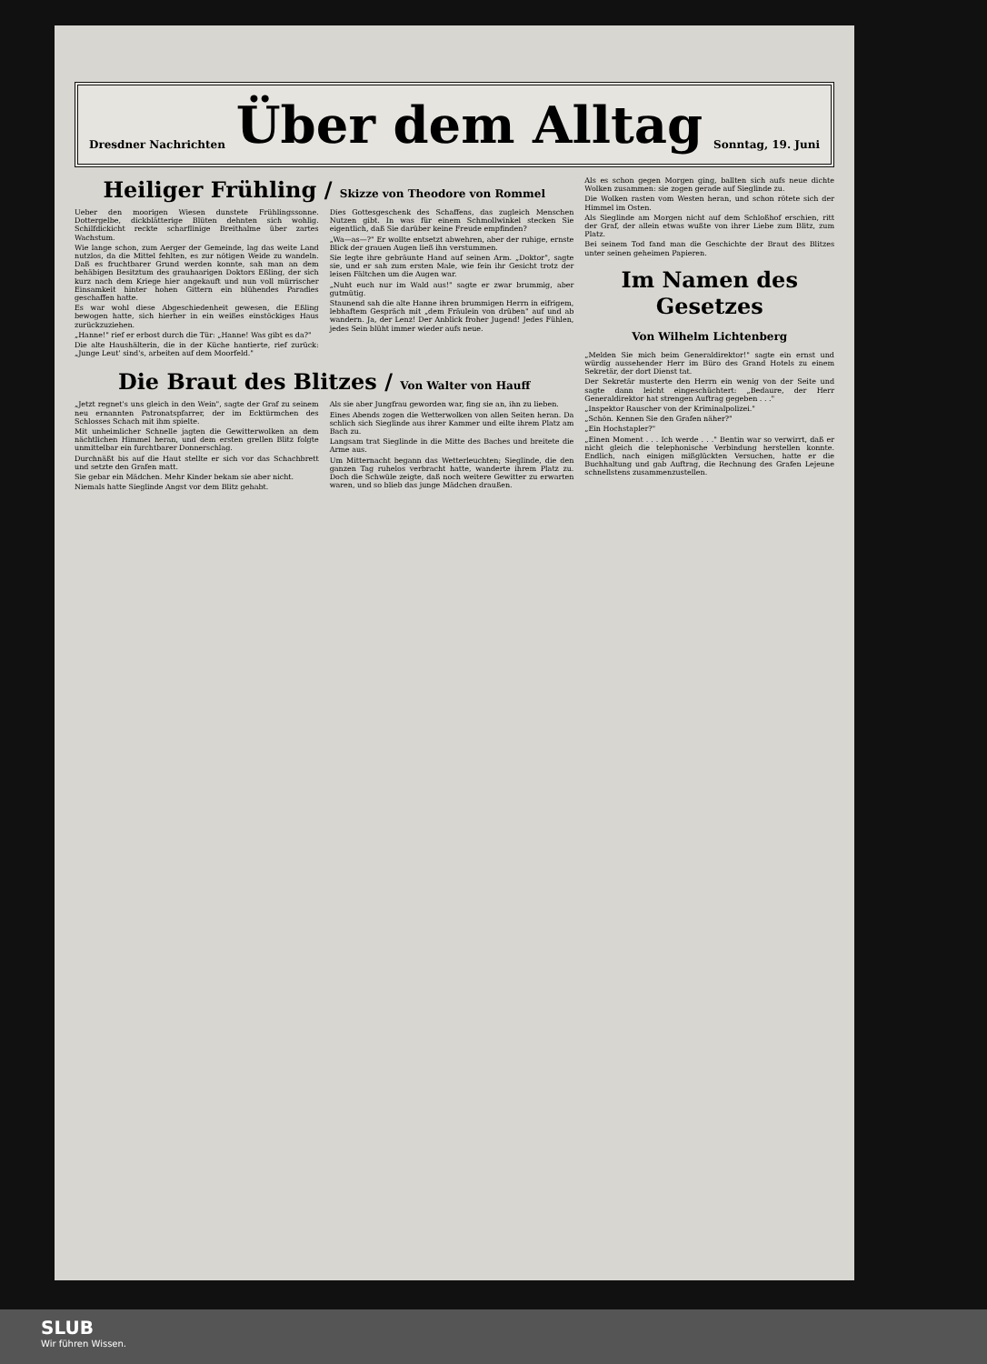Dresdner Nachrichten
Über dem Alltag
Sonntag, 19. Juni
Heiliger Frühling / Skizze von Theodore von Rommel
Ueber den moorigen Wiesen dunstete Frühlingssonne. Dottergelbe, dickblätterige Blüten dehnten sich wohlig. Schilfdickicht reckte scharflinige Breithalme über zartes Wachstum.
Wie lange schon, zum Aerger der Gemeinde, lag das weite Land nutzlos, da die Mittel fehlten, es zur nötigen Weide zu wandeln. Daß es fruchtbarer Grund werden konnte, sah man an dem behäbigen Besitztum des grauhaarigen Doktors Eßling, der sich kurz nach dem Kriege hier angekauft und nun voll mürrischer Einsamkeit hinter hohen Gittern ein blühendes Paradies geschaffen hatte.
Es war wohl diese Abgeschiedenheit gewesen, die Eßling bewogen hatte, sich hierher in ein weißes einstöckiges Haus zurückzuziehen.
„Hanne!" rief er erbost durch die Tür: „Hanne! Was gibt es da?"
Die alte Haushälterin, die in der Küche hantierte, rief zurück: „Junge Leut' sind's, arbeiten auf dem Moorfeld."
Dies Gottesgeschenk des Schaffens, das zugleich Menschen Nutzen gibt. In was für einem Schmollwinkel stecken Sie eigentlich, daß Sie darüber keine Freude empfinden?
„Wa—as—?" Er wollte entsetzt abwehren, aber der ruhige, ernste Blick der grauen Augen ließ ihn verstummen.
Sie legte ihre gebräunte Hand auf seinen Arm. „Doktor", sagte sie, und er sah zum ersten Male, wie fein ihr Gesicht trotz der leisen Fältchen um die Augen war.
„Nuht euch nur im Wald aus!" sagte er zwar brummig, aber gutmütig.
Staunend sah die alte Hanne ihren brummigen Herrn in eifrigem, lebhaftem Gespräch mit „dem Fräulein von drüben" auf und ab wandern. Ja, der Lenz! Der Anblick froher Jugend! Jedes Fühlen, jedes Sein blüht immer wieder aufs neue.
Die Braut des Blitzes / Von Walter von Hauff
„Jetzt regnet's uns gleich in den Wein", sagte der Graf zu seinem neu ernannten Patronatspfarrer, der im Ecktürmchen des Schlosses Schach mit ihm spielte.
Mit unheimlicher Schnelle jagten die Gewitterwolken an dem nächtlichen Himmel heran, und dem ersten grellen Blitz folgte unmittelbar ein furchtbarer Donnerschlag.
Durchnäßt bis auf die Haut stellte er sich vor das Schachbrett und setzte den Grafen matt.
Sie gebar ein Mädchen. Mehr Kinder bekam sie aber nicht.
Niemals hatte Sieglinde Angst vor dem Blitz gehabt.
Als sie aber Jungfrau geworden war, fing sie an, ihn zu lieben.
Eines Abends zogen die Wetterwolken von allen Seiten heran. Da schlich sich Sieglinde aus ihrer Kammer und eilte ihrem Platz am Bach zu.
Langsam trat Sieglinde in die Mitte des Baches und breitete die Arme aus.
Um Mitternacht begann das Wetterleuchten; Sieglinde, die den ganzen Tag ruhelos verbracht hatte, wanderte ihrem Platz zu. Doch die Schwüle zeigte, daß noch weitere Gewitter zu erwarten waren, und so blieb das junge Mädchen draußen.
Als es schon gegen Morgen ging, ballten sich aufs neue dichte Wolken zusammen: sie zogen gerade auf Sieglinde zu.
Die Wolken rasten vom Westen heran, und schon rötete sich der Himmel im Osten.
Als Sieglinde am Morgen nicht auf dem Schloßhof erschien, ritt der Graf, der allein etwas wußte von ihrer Liebe zum Blitz, zum Platz.
Bei seinem Tod fand man die Geschichte der Braut des Blitzes unter seinen geheimen Papieren.
Im Namen des Gesetzes
Von Wilhelm Lichtenberg
„Melden Sie mich beim Generaldirektor!" sagte ein ernst und würdig aussehender Herr im Büro des Grand Hotels zu einem Sekretär, der dort Dienst tat.
Der Sekretär musterte den Herrn ein wenig von der Seite und sagte dann leicht eingeschüchtert: „Bedaure, der Herr Generaldirektor hat strengen Auftrag gegeben . . ."
„Inspektor Rauscher von der Kriminalpolizei."
„Schön. Kennen Sie den Grafen näher?"
„Ein Hochstapler?"
„Einen Moment . . . Ich werde . . ." Bentin war so verwirrt, daß er nicht gleich die telephonische Verbindung herstellen konnte. Endlich, nach einigen mißglückten Versuchen, hatte er die Buchhaltung und gab Auftrag, die Rechnung des Grafen Lejeune schnellstens zusammenzustellen.
SLUB
Wir führen Wissen.